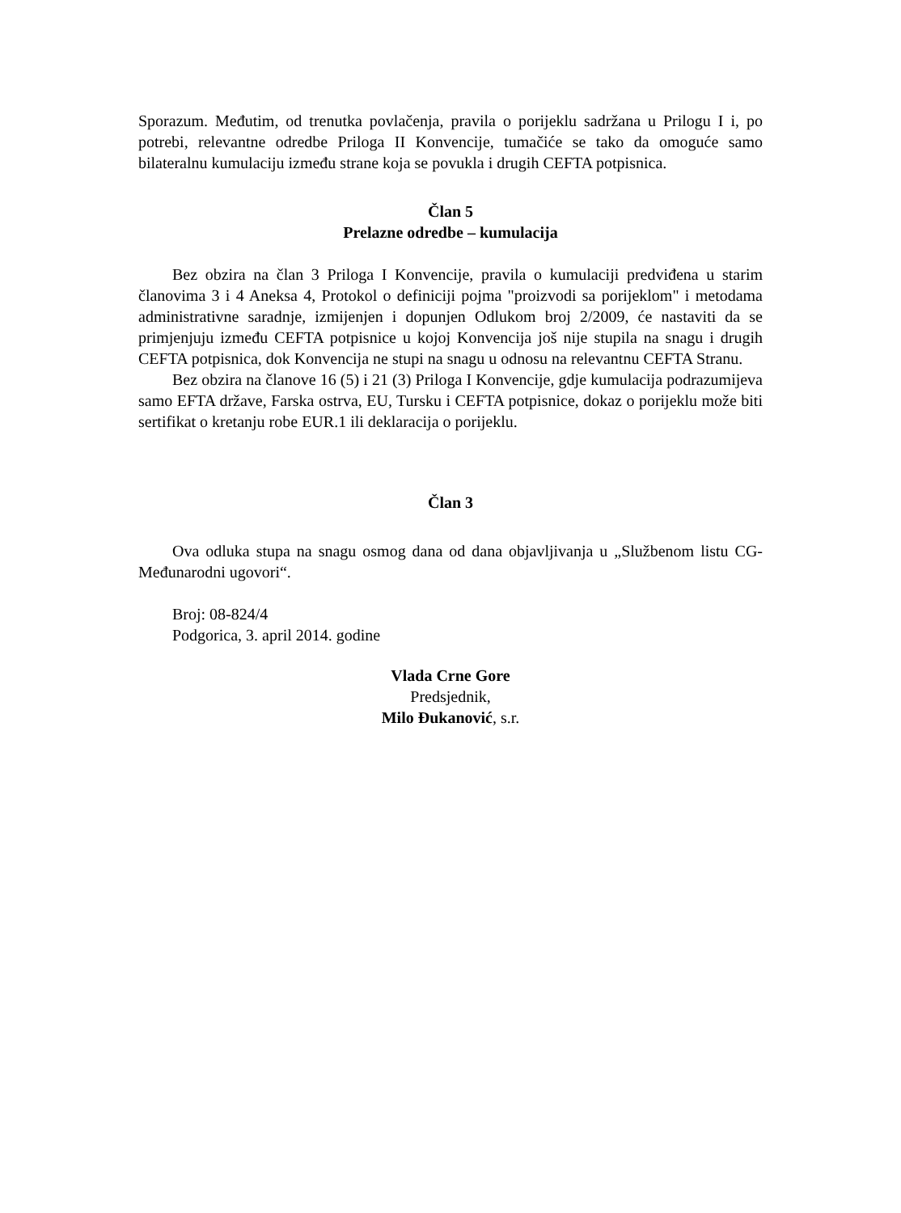Sporazum. Međutim, od trenutka povlačenja, pravila o porijeklu sadržana u Prilogu I i, po potrebi, relevantne odredbe Priloga II Konvencije, tumačiće se tako da omoguće samo bilateralnu kumulaciju između strane koja se povukla i drugih CEFTA potpisnica.
Član 5
Prelazne odredbe – kumulacija
Bez obzira na član 3 Priloga I Konvencije, pravila o kumulaciji predviđena u starim članovima 3 i 4 Aneksa 4, Protokol o definiciji pojma "proizvodi sa porijeklom" i metodama administrativne saradnje, izmijenjen i dopunjen Odlukom broj 2/2009, će nastaviti da se primjenjuju između CEFTA potpisnice u kojoj Konvencija još nije stupila na snagu i drugih CEFTA potpisnica, dok Konvencija ne stupi na snagu u odnosu na relevantnu CEFTA Stranu.
Bez obzira na članove 16 (5) i 21 (3) Priloga I Konvencije, gdje kumulacija podrazumijeva samo EFTA države, Farska ostrva, EU, Tursku i CEFTA potpisnice, dokaz o porijeklu može biti sertifikat o kretanju robe EUR.1 ili deklaracija o porijeklu.
Član 3
Ova odluka stupa na snagu osmog dana od dana objavljivanja u „Službenom listu CG-Međunarodni ugovori“.
Broj: 08-824/4
Podgorica, 3. april 2014. godine
Vlada Crne Gore
Predsjednik,
Milo Đukanović, s.r.